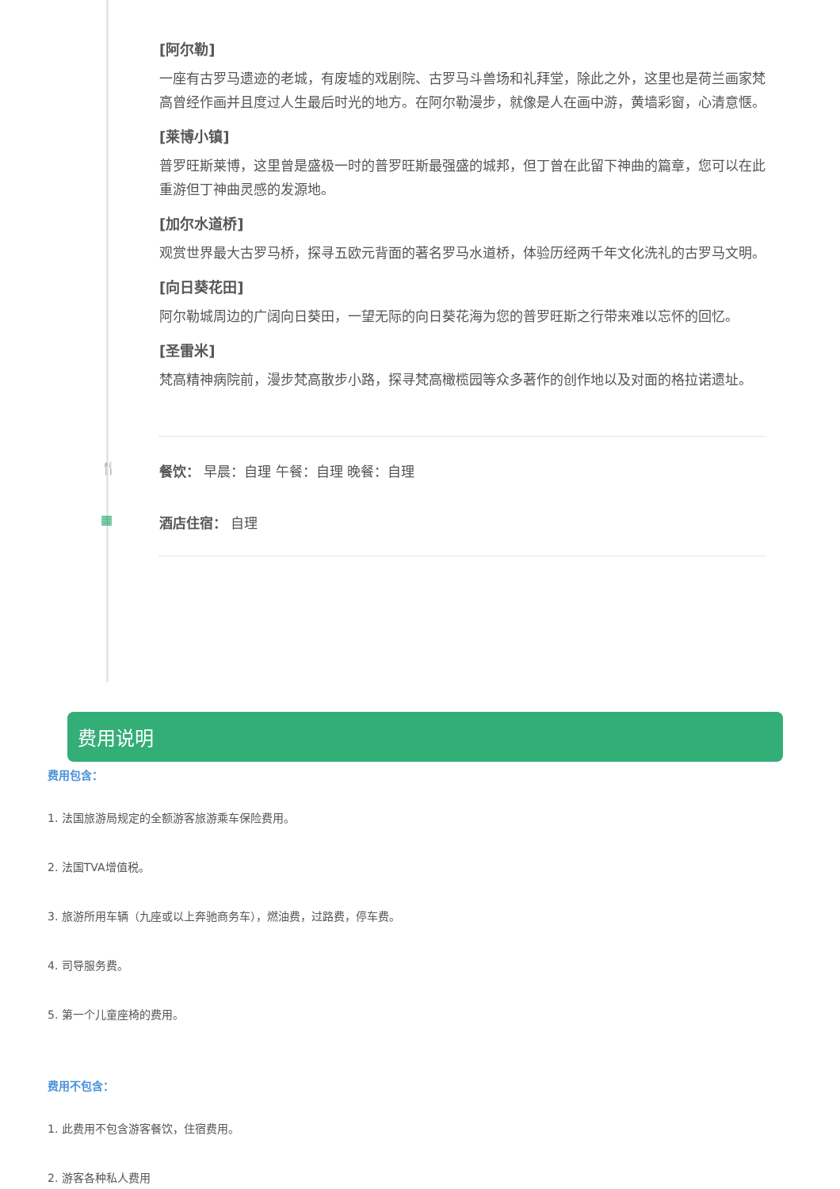[阿尔勒]
一座有古罗马遗迹的老城，有废墟的戏剧院、古罗马斗兽场和礼拜堂，除此之外，这里也是荷兰画家梵高曾经作画并且度过人生最后时光的地方。在阿尔勒漫步，就像是人在画中游，黄墙彩窗，心清意惬。
[莱博小镇]
普罗旺斯莱博，这里曾是盛极一时的普罗旺斯最强盛的城邦，但丁曾在此留下神曲的篇章，您可以在此重游但丁神曲灵感的发源地。
[加尔水道桥]
观赏世界最大古罗马桥，探寻五欧元背面的著名罗马水道桥，体验历经两千年文化洗礼的古罗马文明。
[向日葵花田]
阿尔勒城周边的广阔向日葵田，一望无际的向日葵花海为您的普罗旺斯之行带来难以忘怀的回忆。
[圣雷米]
梵高精神病院前，漫步梵高散步小路，探寻梵高橄榄园等众多著作的创作地以及对面的格拉诺遗址。
🍴 餐饮： 早晨：自理 午餐：自理 晚餐：自理
▦ 酒店住宿： 自理
费用说明
费用包含：
1. 法国旅游局规定的全额游客旅游乘车保险费用。
2. 法国TVA增值税。
3. 旅游所用车辆（九座或以上奔驰商务车），燃油费，过路费，停车费。
4. 司导服务费。
5. 第一个儿童座椅的费用。
费用不包含：
1. 此费用不包含游客餐饮，住宿费用。
2. 游客各种私人费用